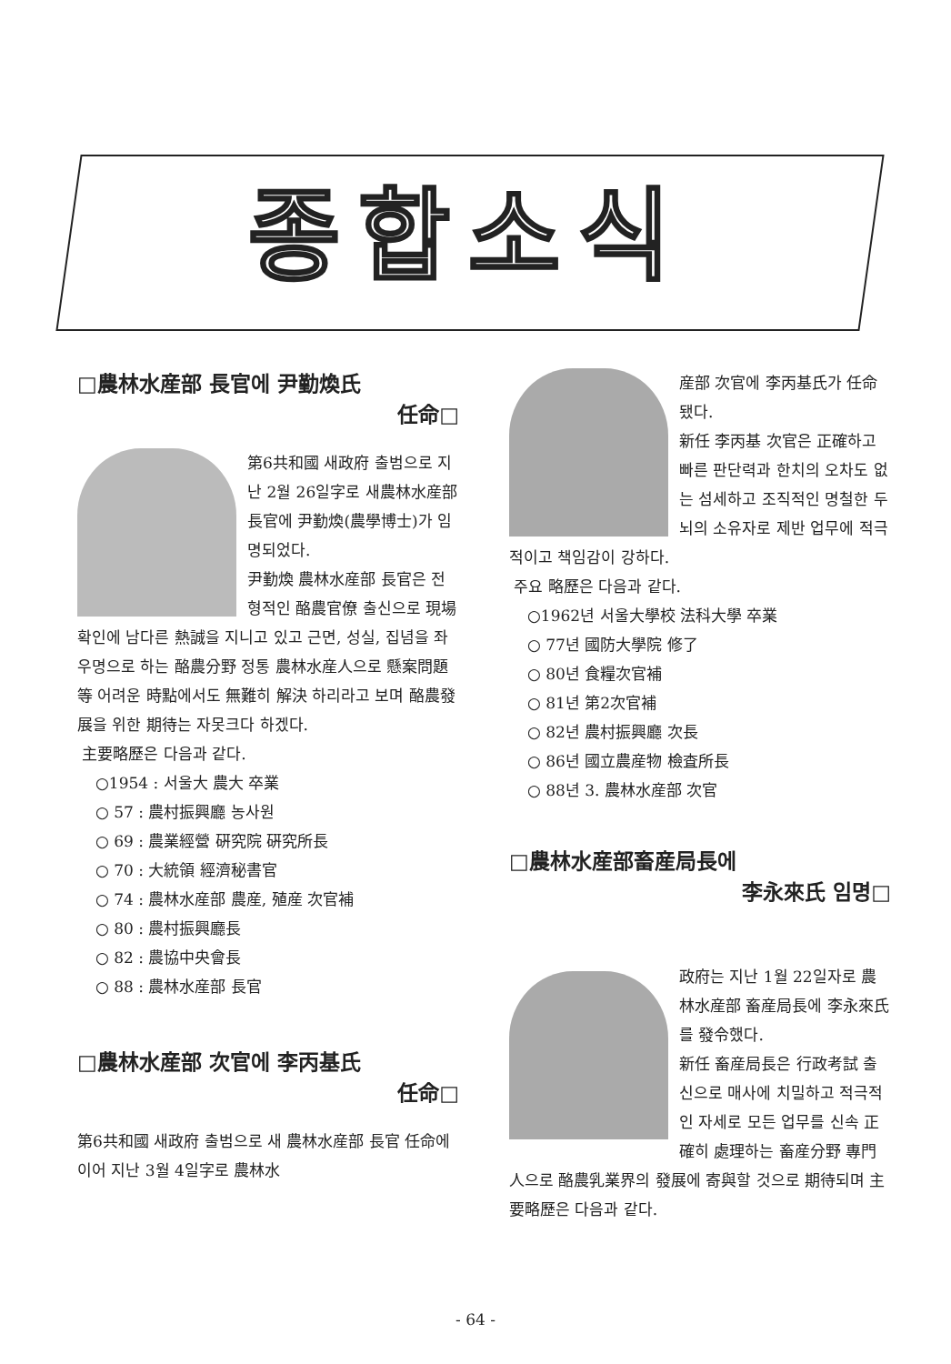종합소식
□農林水産部 長官에 尹勤煥氏
任命□
第6共和國 새政府 출범으로 지난 2월 26일字로 새農林水産部 長官에 尹勤煥(農學博士)가 임명되었다.
尹勤煥 農林水産部 長官은 전형적인 酪農官僚 출신으로 現場 확인에 남다른 熱誠을 지니고 있고 근면, 성실, 집념을 좌우명으로 하는 酪農分野 정통 農林水産人으로 懸案問題等 어려운 時點에서도 無難히 解決 하리라고 보며 酪農發展을 위한 期待는 자못크다 하겠다.
主要略歷은 다음과 같다.
○1954 : 서울大 農大 卒業
○ 57 : 農村振興廳 농사원
○ 69 : 農業經營 硏究院 硏究所長
○ 70 : 大統領 經濟秘書官
○ 74 : 農林水産部 農産, 殖産 次官補
○ 80 : 農村振興廳長
○ 82 : 農協中央會長
○ 88 : 農林水産部 長官
□農林水産部 次官에 李丙基氏
任命□
第6共和國 새政府 출범으로 새 農林水産部 長官 任命에 이어 지난 3월 4일字로 農林水
産部 次官에 李丙基氏가 任命됐다.
新任 李丙基 次官은 正確하고 빠른 판단력과 한치의 오차도 없는 섬세하고 조직적인 명철한 두뇌의 소유자로 제반 업무에 적극적이고 책임감이 강하다.
주요 略歷은 다음과 같다.
○1962년 서울大學校 法科大學 卒業
○ 77년 國防大學院 修了
○ 80년 食糧次官補
○ 81년 第2次官補
○ 82년 農村振興廳 次長
○ 86년 國立農産物 檢査所長
○ 88년 3. 農林水産部 次官
□農林水産部畜産局長에
李永來氏 임명□
政府는 지난 1월 22일자로 農林水産部 畜産局長에 李永來氏를 發令했다.
新任 畜産局長은 行政考試 출신으로 매사에 치밀하고 적극적인 자세로 모든 업무를 신속 正確히 處理하는 畜産分野 專門人으로 酪農乳業界의 發展에 寄與할 것으로 期待되며 主要略歷은 다음과 같다.
- 64 -